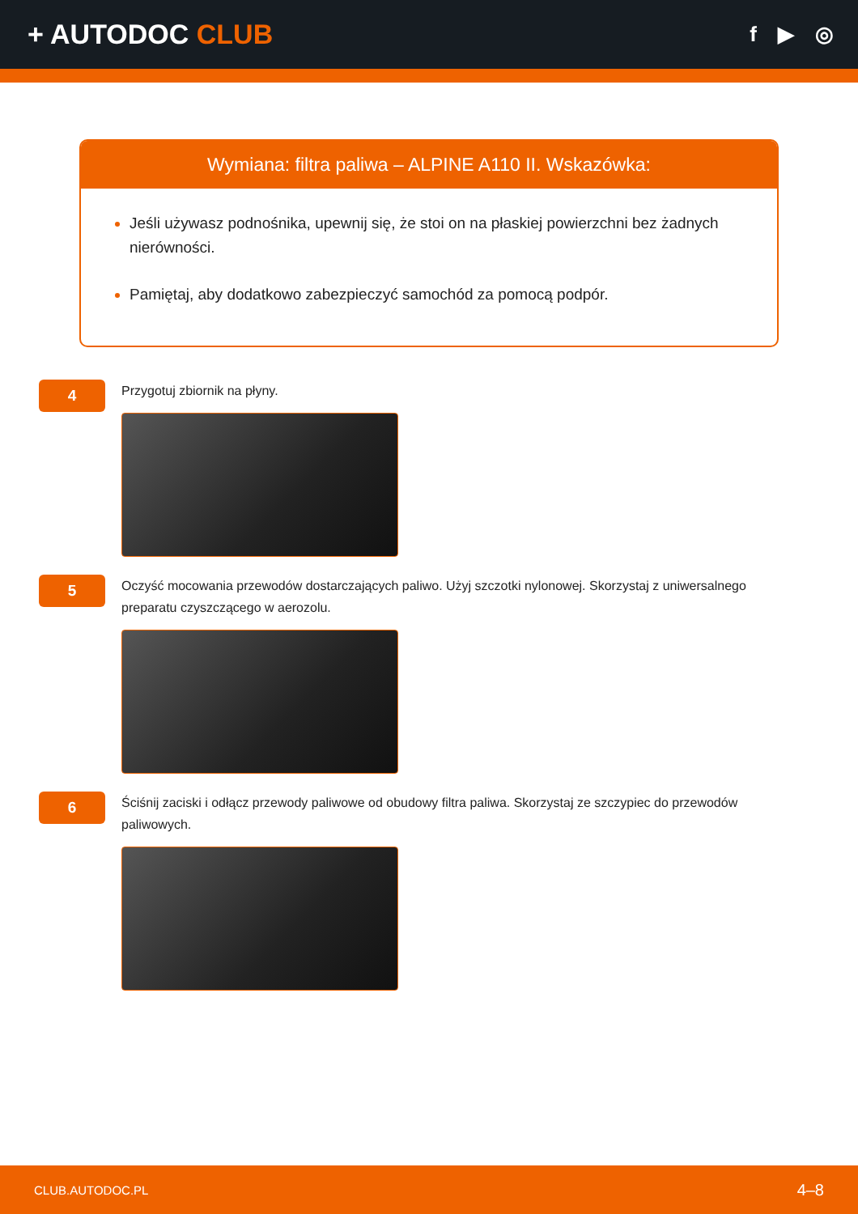+ AUTODOC CLUB
f ▶ ◎
Wymiana: filtra paliwa – ALPINE A110 II. Wskazówka:
Jeśli używasz podnośnika, upewnij się, że stoi on na płaskiej powierzchni bez żadnych nierówności.
Pamiętaj, aby dodatkowo zabezpieczyć samochód za pomocą podpór.
4
Przygotuj zbiornik na płyny.
5
Oczyść mocowania przewodów dostarczających paliwo. Użyj szczotki nylonowej. Skorzystaj z uniwersalnego preparatu czyszczącego w aerozolu.
6
Ściśnij zaciski i odłącz przewody paliwowe od obudowy filtra paliwa. Skorzystaj ze szczypiec do przewodów paliwowych.
CLUB.AUTODOC.PL 4–8